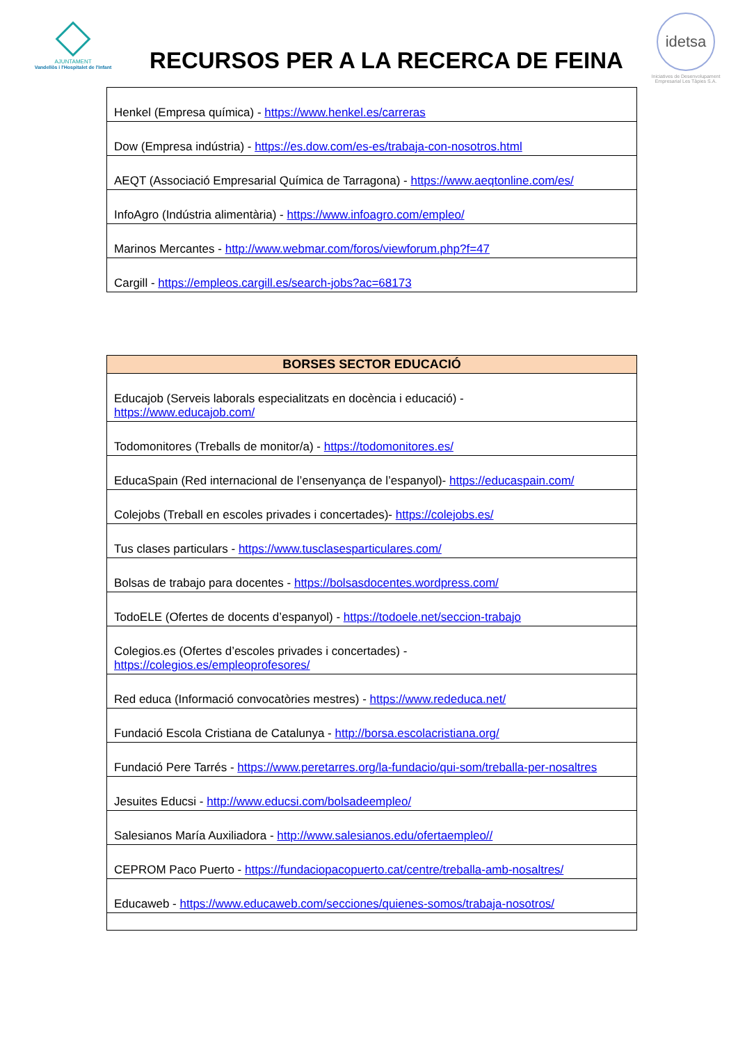AJUNTAMENT
Vandellòs i l'Hospitalet de l'Infant
RECURSOS PER A LA RECERCA DE FEINA
idetsa
Iniciatives de Desenvolupament Empresarial Les Tàpies S.A.
| Henkel (Empresa química) - https://www.henkel.es/carreras |
| Dow (Empresa indústria) - https://es.dow.com/es-es/trabaja-con-nosotros.html |
| AEQT (Associació Empresarial Química de Tarragona) - https://www.aeqtonline.com/es/ |
| InfoAgro (Indústria alimentària) - https://www.infoagro.com/empleo/ |
| Marinos Mercantes - http://www.webmar.com/foros/viewforum.php?f=47 |
| Cargill - https://empleos.cargill.es/search-jobs?ac=68173 |
| BORSES SECTOR EDUCACIÓ |
| --- |
| Educajob (Serveis laborals especialitzats en docència i educació) - https://www.educajob.com/ |
| Todomonitores (Treballs de monitor/a) - https://todomonitores.es/ |
| EducaSpain (Red internacional de l’ensenyança de l’espanyol)- https://educaspain.com/ |
| Colejobs (Treball en escoles privades i concertades)- https://colejobs.es/ |
| Tus clases particulars - https://www.tusclasesparticulares.com/ |
| Bolsas de trabajo para docentes - https://bolsasdocentes.wordpress.com/ |
| TodoELE (Ofertes de docents d’espanyol) - https://todoele.net/seccion-trabajo |
| Colegios.es (Ofertes d’escoles privades i concertades) - https://colegios.es/empleoprofesores/ |
| Red educa (Informació convocatòries mestres) - https://www.rededuca.net/ |
| Fundació Escola Cristiana de Catalunya - http://borsa.escolacristiana.org/ |
| Fundació Pere Tarrés - https://www.peretarres.org/la-fundacio/qui-som/treballa-per-nosaltres |
| Jesuites Educsi - http://www.educsi.com/bolsadeempleo/ |
| Salesianos María Auxiliadora - http://www.salesianos.edu/ofertaempleo// |
| CEPROM Paco Puerto - https://fundaciopacopuerto.cat/centre/treballa-amb-nosaltres/ |
| Educaweb - https://www.educaweb.com/secciones/quienes-somos/trabaja-nosotros/ |